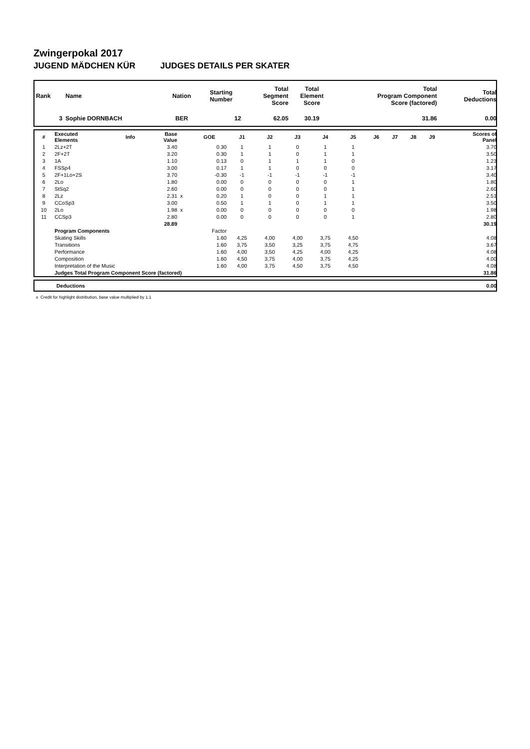Zwingerpokal 2017
JUGEND MÄDCHEN KÜR JUDGES DETAILS PER SKATER
| Rank | Name | Nation | Starting Number | Total Segment Score | Total Element Score | Total Program Component Score (factored) | Total Deductions |
| 3 | Sophie DORNBACH | BER | 12 | 62.05 | 30.19 | 31.86 | 0.00 |
| # | Executed Elements | Info | Base Value | | GOE | J1 | J2 | J3 | J4 | J5 | J6 | J7 | J8 | J9 | Scores of Panel |
| --- | --- | --- | --- | --- | --- | --- | --- | --- | --- | --- | --- | --- | --- | --- | --- |
| 1 | 2Lz+2T | | 3.40 | | 0.30 | 1 | 1 | 0 | 1 | 1 | | | | | 3.70 |
| 2 | 2F+2T | | 3.20 | | 0.30 | 1 | 1 | 0 | 1 | 1 | | | | | 3.50 |
| 3 | 1A | | 1.10 | | 0.13 | 0 | 1 | 1 | 1 | 0 | | | | | 1.23 |
| 4 | FSSp4 | | 3.00 | | 0.17 | 1 | 1 | 0 | 0 | 0 | | | | | 3.17 |
| 5 | 2F+1Lo+2S | | 3.70 | | -0.30 | -1 | -1 | -1 | -1 | -1 | | | | | 3.40 |
| 6 | 2Lo | | 1.80 | | 0.00 | 0 | 0 | 0 | 0 | 1 | | | | | 1.80 |
| 7 | StSq2 | | 2.60 | | 0.00 | 0 | 0 | 0 | 0 | 1 | | | | | 2.60 |
| 8 | 2Lz | | 2.31 | x | 0.20 | 1 | 0 | 0 | 1 | 1 | | | | | 2.51 |
| 9 | CCoSp3 | | 3.00 | | 0.50 | 1 | 1 | 0 | 1 | 1 | | | | | 3.50 |
| 10 | 2Lo | | 1.98 | x | 0.00 | 0 | 0 | 0 | 0 | 0 | | | | | 1.98 |
| 11 | CCSp3 | | 2.80 | | 0.00 | 0 | 0 | 0 | 0 | 1 | | | | | 2.80 |
| | | | 28.89 | | | | | | | | | | | | 30.19 |
| | Program Components | | | | Factor | | | | | | | | | | |
| | Skating Skills | | | | 1.60 | 4,25 | 4,00 | 4,00 | 3,75 | 4,50 | | | | | 4.08 |
| | Transitions | | | | 1.60 | 3,75 | 3,50 | 3,25 | 3,75 | 4,75 | | | | | 3.67 |
| | Performance | | | | 1.60 | 4,00 | 3,50 | 4,25 | 4,00 | 4,25 | | | | | 4.08 |
| | Composition | | | | 1.60 | 4,50 | 3,75 | 4,00 | 3,75 | 4,25 | | | | | 4.00 |
| | Interpretation of the Music | | | | 1.60 | 4,00 | 3,75 | 4,50 | 3,75 | 4,50 | | | | | 4.08 |
| | Judges Total Program Component Score (factored) | | | | | | | | | | | | | | 31.86 |
| | Deductions | 0.00 |
x Credit for highlight distribution, base value multiplied by 1.1